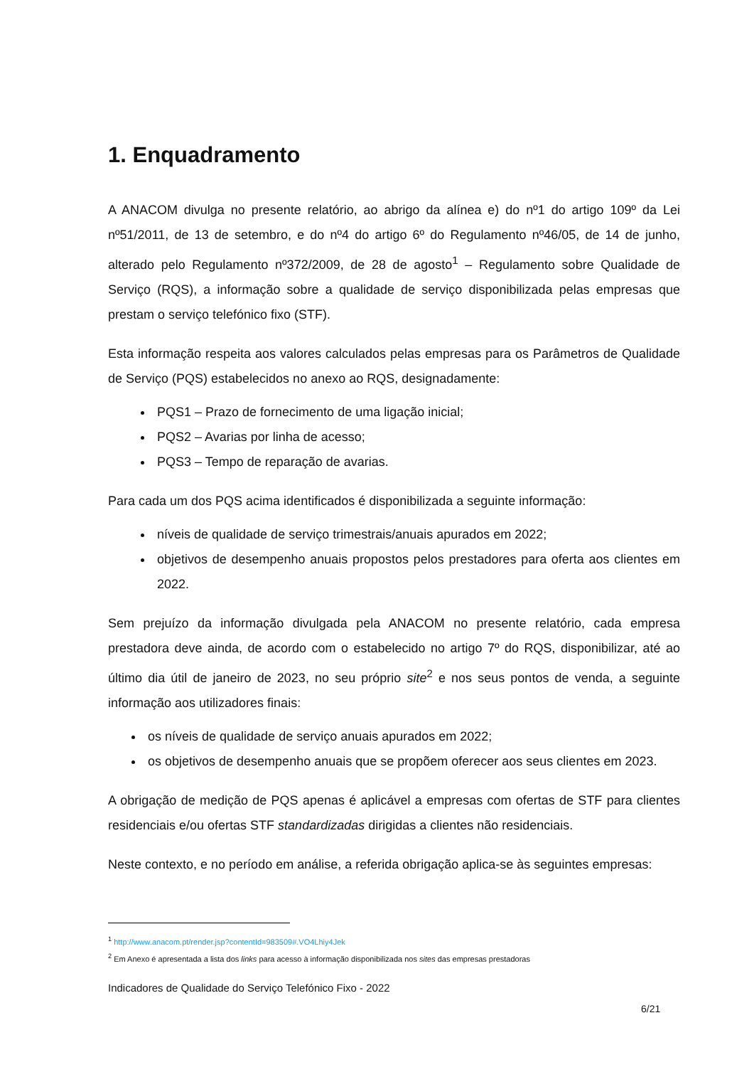1. Enquadramento
A ANACOM divulga no presente relatório, ao abrigo da alínea e) do nº1 do artigo 109º da Lei nº51/2011, de 13 de setembro, e do nº4 do artigo 6º do Regulamento nº46/05, de 14 de junho, alterado pelo Regulamento nº372/2009, de 28 de agosto<sup>1</sup> – Regulamento sobre Qualidade de Serviço (RQS), a informação sobre a qualidade de serviço disponibilizada pelas empresas que prestam o serviço telefónico fixo (STF).
Esta informação respeita aos valores calculados pelas empresas para os Parâmetros de Qualidade de Serviço (PQS) estabelecidos no anexo ao RQS, designadamente:
PQS1 – Prazo de fornecimento de uma ligação inicial;
PQS2 – Avarias por linha de acesso;
PQS3 – Tempo de reparação de avarias.
Para cada um dos PQS acima identificados é disponibilizada a seguinte informação:
níveis de qualidade de serviço trimestrais/anuais apurados em 2022;
objetivos de desempenho anuais propostos pelos prestadores para oferta aos clientes em 2022.
Sem prejuízo da informação divulgada pela ANACOM no presente relatório, cada empresa prestadora deve ainda, de acordo com o estabelecido no artigo 7º do RQS, disponibilizar, até ao último dia útil de janeiro de 2023, no seu próprio site<sup>2</sup> e nos seus pontos de venda, a seguinte informação aos utilizadores finais:
os níveis de qualidade de serviço anuais apurados em 2022;
os objetivos de desempenho anuais que se propõem oferecer aos seus clientes em 2023.
A obrigação de medição de PQS apenas é aplicável a empresas com ofertas de STF para clientes residenciais e/ou ofertas STF standardizadas dirigidas a clientes não residenciais.
Neste contexto, e no período em análise, a referida obrigação aplica-se às seguintes empresas:
<sup>1</sup> http://www.anacom.pt/render.jsp?contentId=983509#.VO4Lhiy4Jek
<sup>2</sup> Em Anexo é apresentada a lista dos links para acesso à informação disponibilizada nos sites das empresas prestadoras
Indicadores de Qualidade do Serviço Telefónico Fixo - 2022
6/21